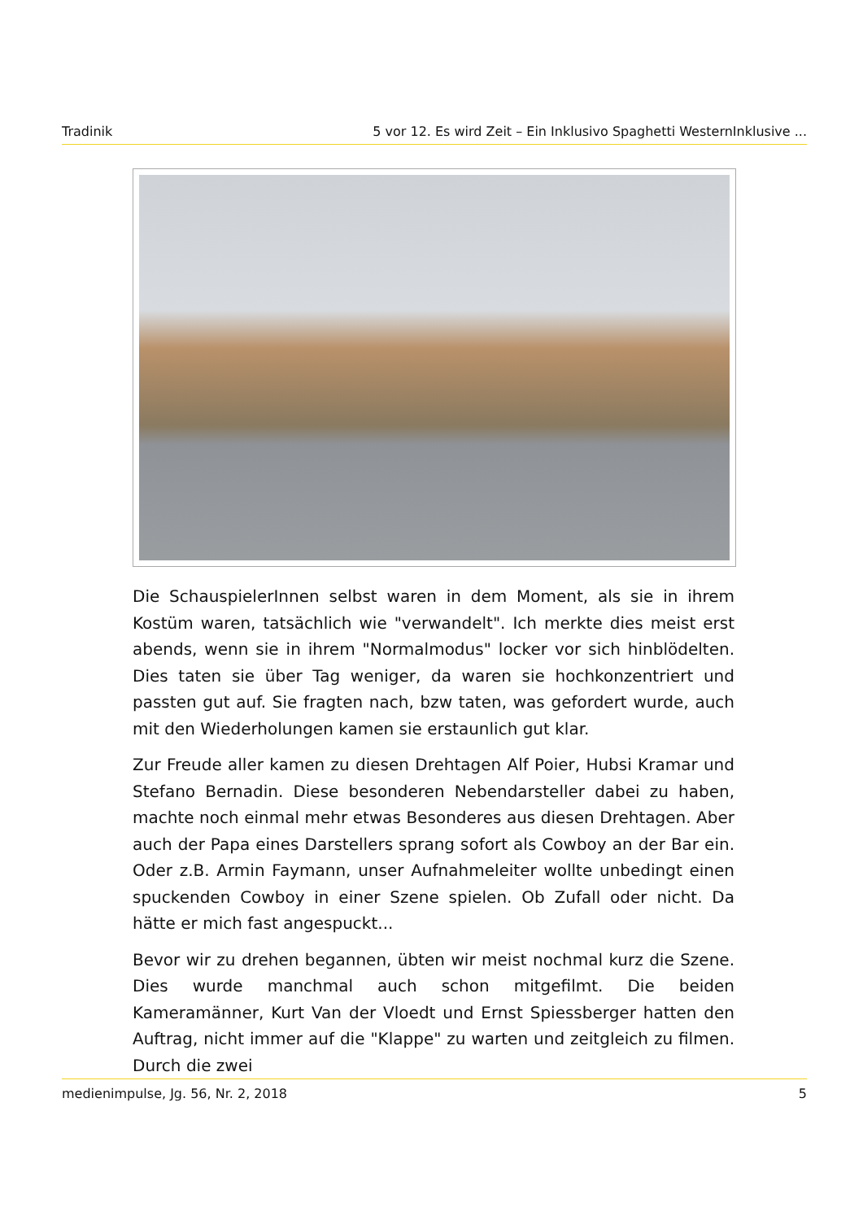Tradinik 5 vor 12. Es wird Zeit – Ein Inklusivo Spaghetti WesternInklusive ...
Die SchauspielerInnen selbst waren in dem Moment, als sie in ihrem Kostüm waren, tatsächlich wie "verwandelt". Ich merkte dies meist erst abends, wenn sie in ihrem "Normalmodus" locker vor sich hinblödelten. Dies taten sie über Tag weniger, da waren sie hochkonzentriert und passten gut auf. Sie fragten nach, bzw taten, was gefordert wurde, auch mit den Wiederholungen kamen sie erstaunlich gut klar.
Zur Freude aller kamen zu diesen Drehtagen Alf Poier, Hubsi Kramar und Stefano Bernadin. Diese besonderen Nebendarsteller dabei zu haben, machte noch einmal mehr etwas Besonderes aus diesen Drehtagen. Aber auch der Papa eines Darstellers sprang sofort als Cowboy an der Bar ein. Oder z.B. Armin Faymann, unser Aufnahmeleiter wollte unbedingt einen spuckenden Cowboy in einer Szene spielen. Ob Zufall oder nicht. Da hätte er mich fast angespuckt...
Bevor wir zu drehen begannen, übten wir meist nochmal kurz die Szene. Dies wurde manchmal auch schon mitgefilmt. Die beiden Kameramänner, Kurt Van der Vloedt und Ernst Spiessberger hatten den Auftrag, nicht immer auf die "Klappe" zu warten und zeitgleich zu filmen. Durch die zwei
medienimpulse, Jg. 56, Nr. 2, 2018 5